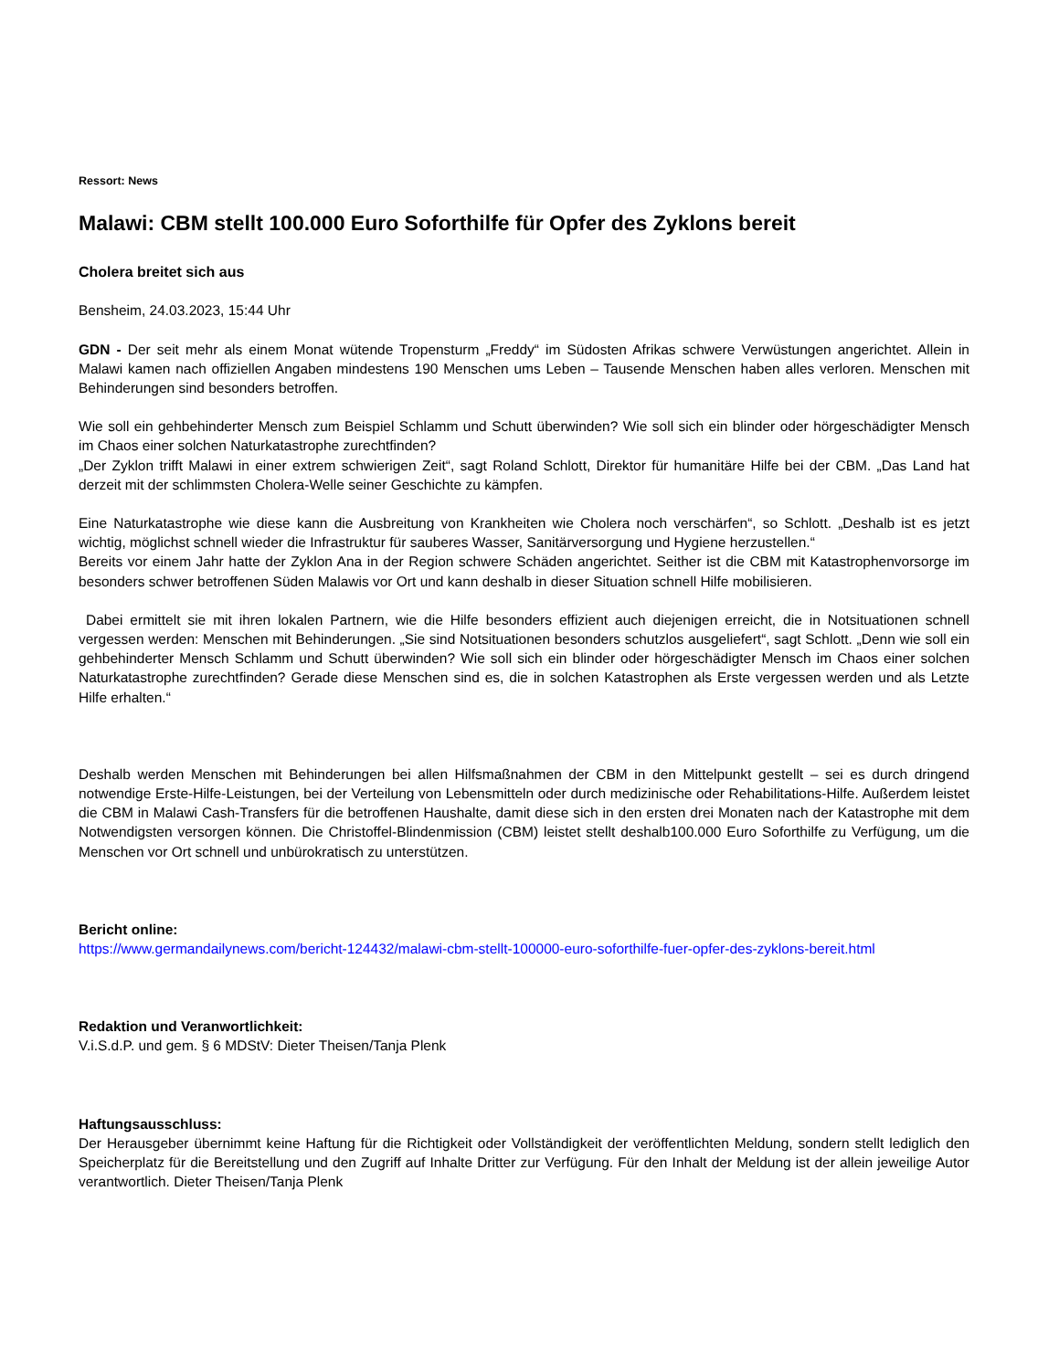Ressort: News
Malawi: CBM stellt 100.000 Euro Soforthilfe für Opfer des Zyklons bereit
Cholera breitet sich aus
Bensheim, 24.03.2023, 15:44 Uhr
GDN - Der seit mehr als einem Monat wütende Tropensturm „Freddy“ im Südosten Afrikas schwere Verwüstungen angerichtet. Allein in Malawi kamen nach offiziellen Angaben mindestens 190 Menschen ums Leben – Tausende Menschen haben alles verloren. Menschen mit Behinderungen sind besonders betroffen.
Wie soll ein gehbehinderter Mensch zum Beispiel Schlamm und Schutt überwinden? Wie soll sich ein blinder oder hörgeschädigter Mensch im Chaos einer solchen Naturkatastrophe zurechtfinden?
„Der Zyklon trifft Malawi in einer extrem schwierigen Zeit“, sagt Roland Schlott, Direktor für humanitäre Hilfe bei der CBM. „Das Land hat derzeit mit der schlimmsten Cholera-Welle seiner Geschichte zu kämpfen.
Eine Naturkatastrophe wie diese kann die Ausbreitung von Krankheiten wie Cholera noch verschärfen“, so Schlott. „Deshalb ist es jetzt wichtig, möglichst schnell wieder die Infrastruktur für sauberes Wasser, Sanitärversorgung und Hygiene herzustellen.“
Bereits vor einem Jahr hatte der Zyklon Ana in der Region schwere Schäden angerichtet. Seither ist die CBM mit Katastrophenvorsorge im besonders schwer betroffenen Süden Malawis vor Ort und kann deshalb in dieser Situation schnell Hilfe mobilisieren.
Dabei ermittelt sie mit ihren lokalen Partnern, wie die Hilfe besonders effizient auch diejenigen erreicht, die in Notsituationen schnell vergessen werden: Menschen mit Behinderungen. „Sie sind Notsituationen besonders schutzlos ausgeliefert“, sagt Schlott. „Denn wie soll ein gehbehinderter Mensch Schlamm und Schutt überwinden? Wie soll sich ein blinder oder hörgeschädigter Mensch im Chaos einer solchen Naturkatastrophe zurechtfinden? Gerade diese Menschen sind es, die in solchen Katastrophen als Erste vergessen werden und als Letzte Hilfe erhalten.“
Deshalb werden Menschen mit Behinderungen bei allen Hilfsmaßnahmen der CBM in den Mittelpunkt gestellt – sei es durch dringend notwendige Erste-Hilfe-Leistungen, bei der Verteilung von Lebensmitteln oder durch medizinische oder Rehabilitations-Hilfe. Außerdem leistet die CBM in Malawi Cash-Transfers für die betroffenen Haushalte, damit diese sich in den ersten drei Monaten nach der Katastrophe mit dem Notwendigsten versorgen können. Die Christoffel-Blindenmission (CBM) leistet stellt deshalb100.000 Euro Soforthilfe zu Verfügung, um die Menschen vor Ort schnell und unbürokratisch zu unterstützen.
Bericht online:
https://www.germandailynews.com/bericht-124432/malawi-cbm-stellt-100000-euro-soforthilfe-fuer-opfer-des-zyklons-bereit.html
Redaktion und Veranwortlichkeit:
V.i.S.d.P. und gem. § 6 MDStV: Dieter Theisen/Tanja Plenk
Haftungsausschluss:
Der Herausgeber übernimmt keine Haftung für die Richtigkeit oder Vollständigkeit der veröffentlichten Meldung, sondern stellt lediglich den Speicherplatz für die Bereitstellung und den Zugriff auf Inhalte Dritter zur Verfügung. Für den Inhalt der Meldung ist der allein jeweilige Autor verantwortlich. Dieter Theisen/Tanja Plenk